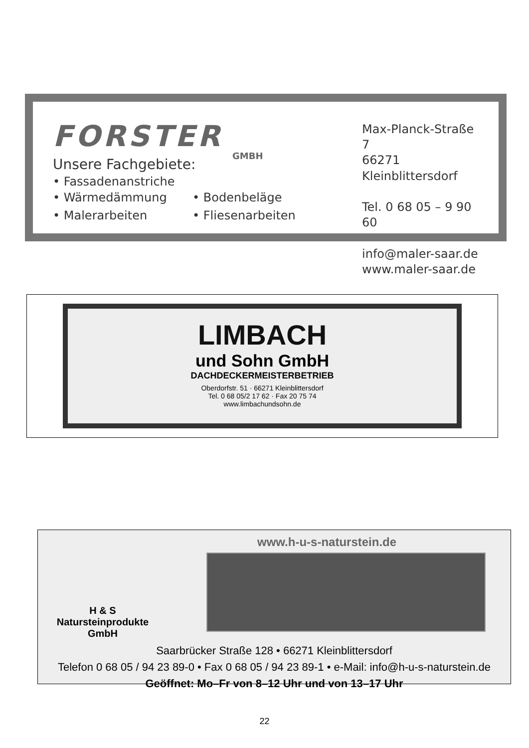FORSTER
GMBH
Unsere Fachgebiete:
• Fassadenanstriche
• Wärmedämmung • Bodenbeläge • Malerarbeiten • Fliesenarbeiten
Max-Planck-Straße 7
66271 Kleinblittersdorf
Tel. 0 68 05 – 9 90 60
info@maler-saar.de
www.maler-saar.de
LIMBACH
und Sohn GmbH
DACHDECKERMEISTERBETRIEB
Oberdorfstr. 51 · 66271 Kleinblittersdorf
Tel. 0 68 05/2 17 62 · Fax 20 75 74
www.limbachundsohn.de
H & S
Natursteinprodukte
GmbH
www.h-u-s-naturstein.de
Saarbrücker Straße 128 • 66271 Kleinblittersdorf
Telefon 0 68 05 / 94 23 89-0 • Fax 0 68 05 / 94 23 89-1 • e-Mail: info@h-u-s-naturstein.de
Geöffnet: Mo–Fr von 8–12 Uhr und von 13–17 Uhr
22